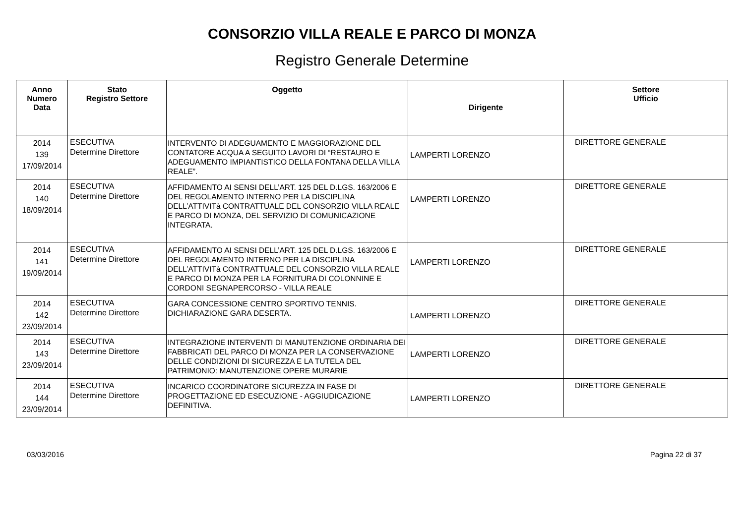CONSORZIO VILLA REALE E PARCO DI MONZA
Registro Generale Determine
| Anno Numero Data | Stato Registro Settore | Oggetto | Dirigente | Settore Ufficio |
| --- | --- | --- | --- | --- |
| 2014 139 17/09/2014 | ESECUTIVA Determine Direttore | INTERVENTO DI ADEGUAMENTO E MAGGIORAZIONE DEL CONTATORE ACQUA A SEGUITO LAVORI DI “RESTAURO E ADEGUAMENTO IMPIANTISTICO DELLA FONTANA DELLA VILLA REALE”. | LAMPERTI LORENZO | DIRETTORE GENERALE |
| 2014 140 18/09/2014 | ESECUTIVA Determine Direttore | AFFIDAMENTO AI SENSI DELL’ART. 125 DEL D.LGS. 163/2006 E DEL REGOLAMENTO INTERNO PER LA DISCIPLINA DELL’ATTIVITà CONTRATTUALE DEL CONSORZIO VILLA REALE E PARCO DI MONZA, DEL SERVIZIO DI COMUNICAZIONE INTEGRATA. | LAMPERTI LORENZO | DIRETTORE GENERALE |
| 2014 141 19/09/2014 | ESECUTIVA Determine Direttore | AFFIDAMENTO AI SENSI DELL’ART. 125 DEL D.LGS. 163/2006 E DEL REGOLAMENTO INTERNO PER LA DISCIPLINA DELL’ATTIVITà CONTRATTUALE DEL CONSORZIO VILLA REALE E PARCO DI MONZA PER LA FORNITURA DI COLONNINE E CORDONI SEGNAPERCORSO - VILLA REALE | LAMPERTI LORENZO | DIRETTORE GENERALE |
| 2014 142 23/09/2014 | ESECUTIVA Determine Direttore | GARA CONCESSIONE CENTRO SPORTIVO TENNIS. DICHIARAZIONE GARA DESERTA. | LAMPERTI LORENZO | DIRETTORE GENERALE |
| 2014 143 23/09/2014 | ESECUTIVA Determine Direttore | INTEGRAZIONE INTERVENTI DI MANUTENZIONE ORDINARIA DEI FABBRICATI DEL PARCO DI MONZA PER LA CONSERVAZIONE DELLE CONDIZIONI DI SICUREZZA E LA TUTELA DEL PATRIMONIO: MANUTENZIONE OPERE MURARIE | LAMPERTI LORENZO | DIRETTORE GENERALE |
| 2014 144 23/09/2014 | ESECUTIVA Determine Direttore | INCARICO COORDINATORE SICUREZZA IN FASE DI PROGETTAZIONE ED ESECUZIONE - AGGIUDICAZIONE DEFINITIVA. | LAMPERTI LORENZO | DIRETTORE GENERALE |
03/03/2016 Pagina 22 di 37